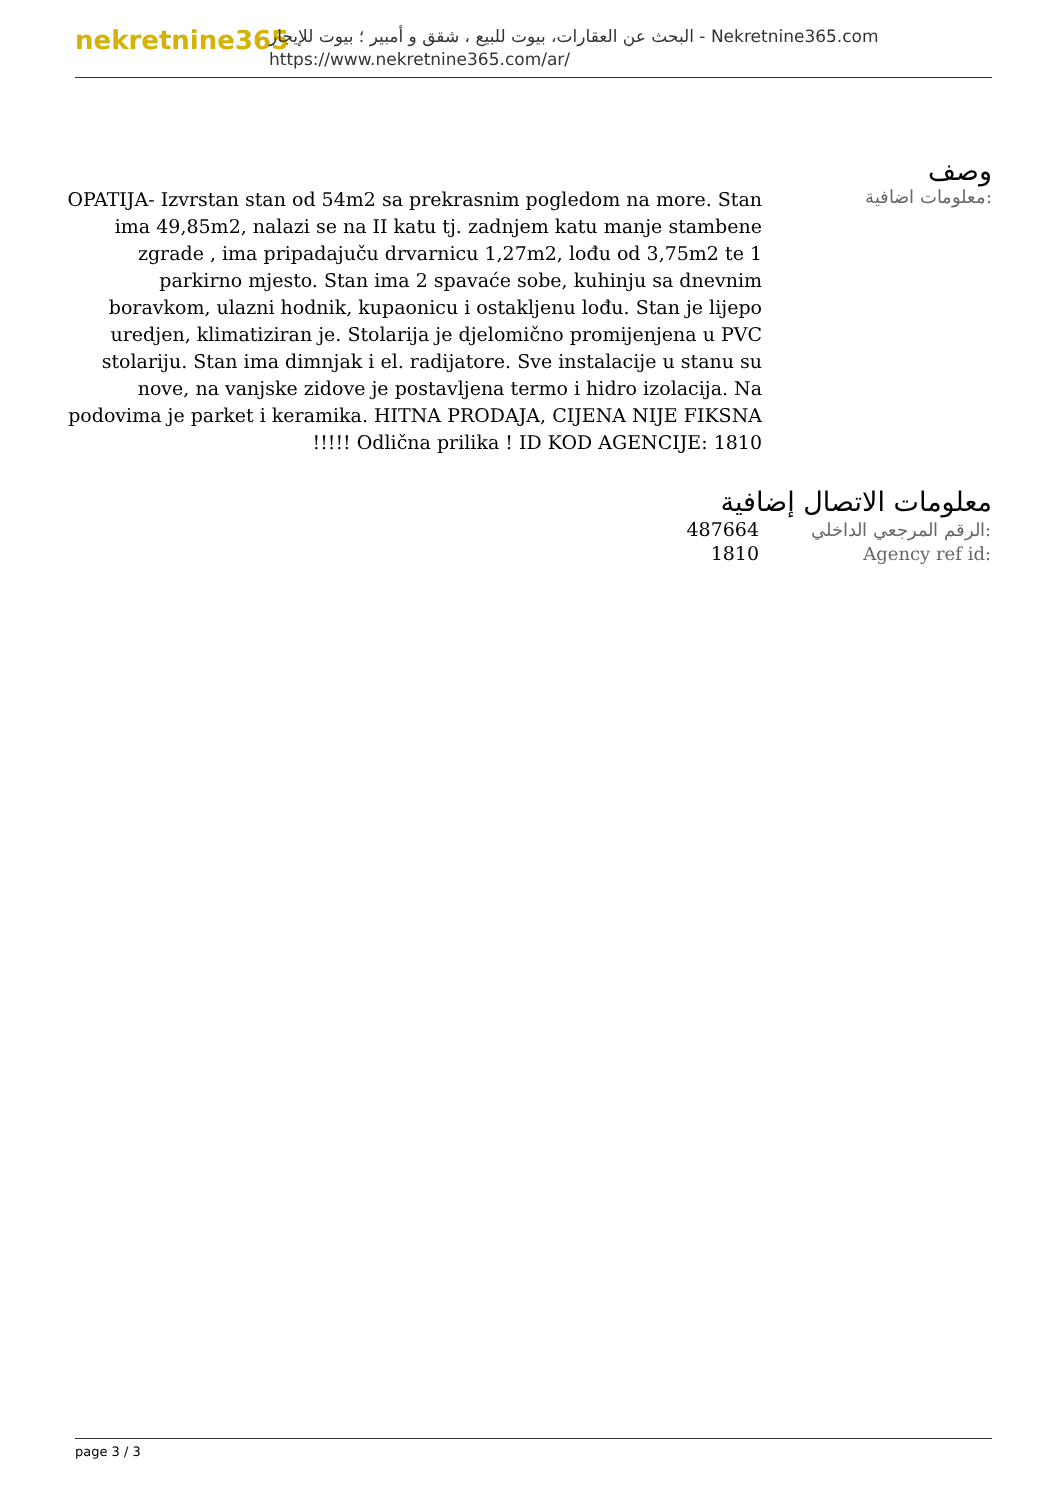nekretnine365
البحث عن العقارات، بيوت للبيع ، شقق و أمبير ؛ بيوت للإيجار - Nekretnine365.com
https://www.nekretnine365.com/ar/
وصف
معلومات اضافية:
OPATIJA- Izvrstan stan od 54m2 sa prekrasnim pogledom na more. Stan ima 49,85m2, nalazi se na II katu tj. zadnjem katu manje stambene zgrade , ima pripadajuču drvarnicu 1,27m2, lođu od 3,75m2 te 1 parkirno mjesto. Stan ima 2 spavaće sobe, kuhinju sa dnevnim boravkom, ulazni hodnik, kupaonicu i ostakljenu lođu. Stan je lijepo uredjen, klimatiziran je. Stolarija je djelomično promijenjena u PVC stolariju. Stan ima dimnjak i el. radijatore. Sve instalacije u stanu su nove, na vanjske zidove je postavljena termo i hidro izolacija. Na podovima je parket i keramika. HITNA PRODAJA, CIJENA NIJE FIKSNA !!!!! Odlična prilika ! ID KOD AGENCIJE: 1810
معلومات الاتصال إضافية
| 487664 | الرقم المرجعي الداخلي: |
| 1810 | Agency ref id: |
page 3 / 3